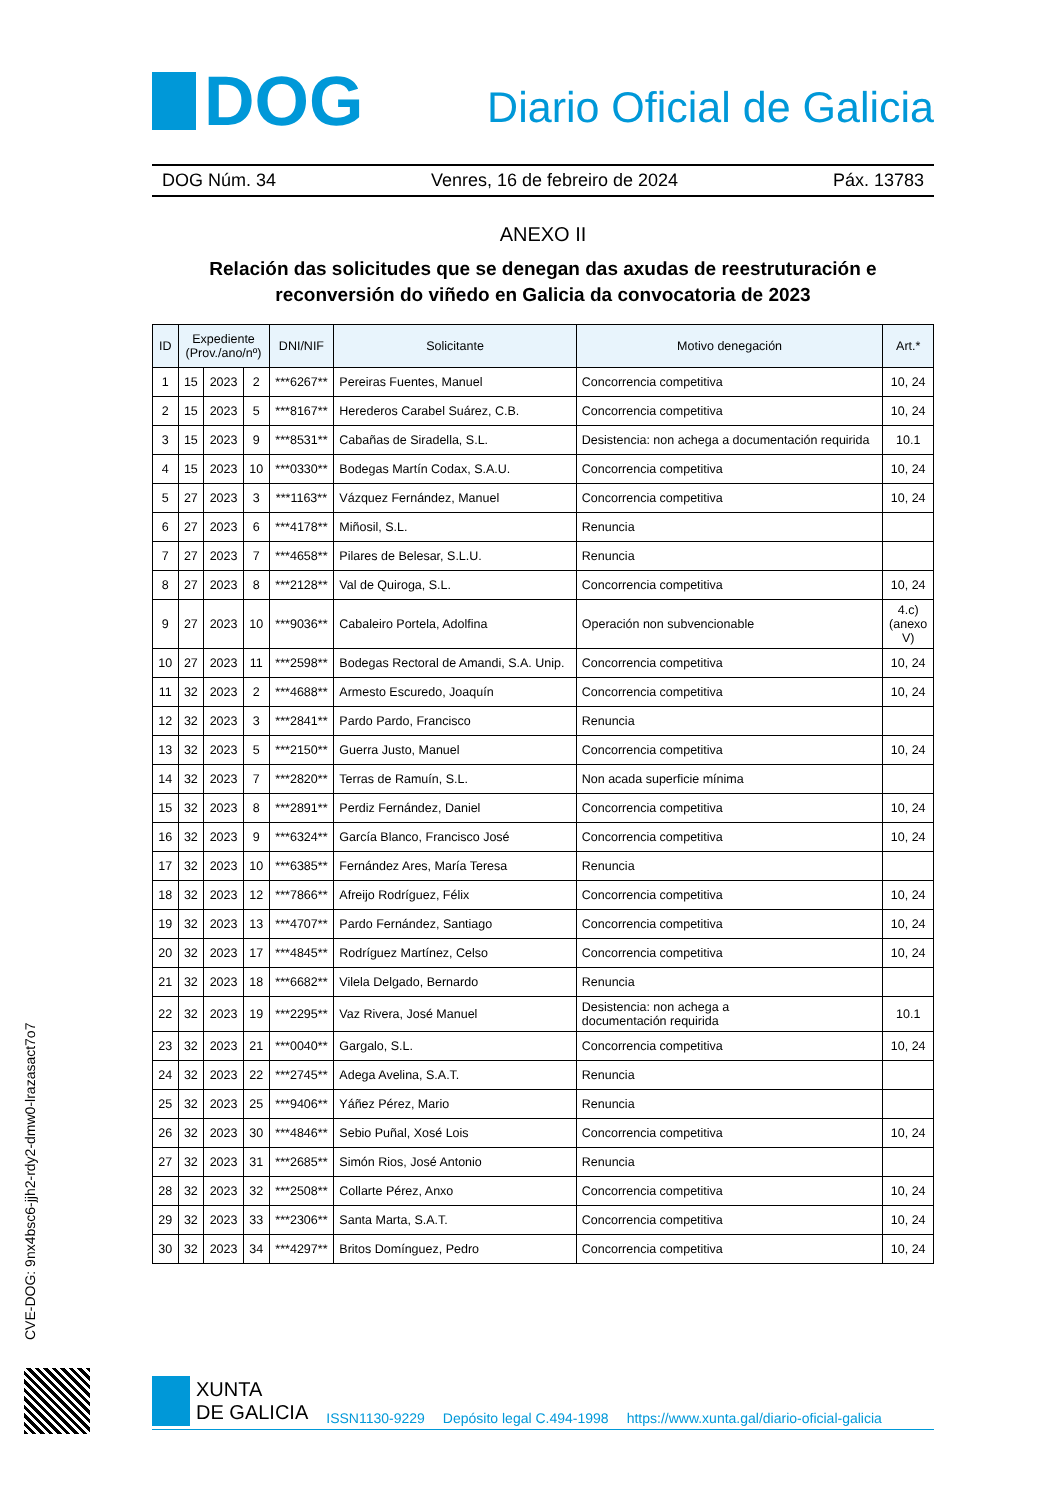DOG
Diario Oficial de Galicia
DOG Núm. 34 Venres, 16 de febreiro de 2024 Páx. 13783
ANEXO II
Relación das solicitudes que se denegan das axudas de reestruturación e reconversión do viñedo en Galicia da convocatoria de 2023
| ID | Expediente (Prov./ano/nº) | | | DNI/NIF | Solicitante | Motivo denegación | Art.* |
| --- | --- | --- | --- | --- | --- | --- | --- |
| 1 | 15 | 2023 | 2 | ***6267** | Pereiras Fuentes, Manuel | Concorrencia competitiva | 10, 24 |
| 2 | 15 | 2023 | 5 | ***8167** | Herederos Carabel Suárez, C.B. | Concorrencia competitiva | 10, 24 |
| 3 | 15 | 2023 | 9 | ***8531** | Cabañas de Siradella, S.L. | Desistencia: non achega a documentación requirida | 10.1 |
| 4 | 15 | 2023 | 10 | ***0330** | Bodegas Martín Codax, S.A.U. | Concorrencia competitiva | 10, 24 |
| 5 | 27 | 2023 | 3 | ***1163** | Vázquez Fernández, Manuel | Concorrencia competitiva | 10, 24 |
| 6 | 27 | 2023 | 6 | ***4178** | Miñosil, S.L. | Renuncia | |
| 7 | 27 | 2023 | 7 | ***4658** | Pilares de Belesar, S.L.U. | Renuncia | |
| 8 | 27 | 2023 | 8 | ***2128** | Val de Quiroga, S.L. | Concorrencia competitiva | 10, 24 |
| 9 | 27 | 2023 | 10 | ***9036** | Cabaleiro Portela, Adolfina | Operación non subvencionable | 4.c) (anexo V) |
| 10 | 27 | 2023 | 11 | ***2598** | Bodegas Rectoral de Amandi, S.A. Unip. | Concorrencia competitiva | 10, 24 |
| 11 | 32 | 2023 | 2 | ***4688** | Armesto Escuredo, Joaquín | Concorrencia competitiva | 10, 24 |
| 12 | 32 | 2023 | 3 | ***2841** | Pardo Pardo, Francisco | Renuncia | |
| 13 | 32 | 2023 | 5 | ***2150** | Guerra Justo, Manuel | Concorrencia competitiva | 10, 24 |
| 14 | 32 | 2023 | 7 | ***2820** | Terras de Ramuín, S.L. | Non acada superficie mínima | |
| 15 | 32 | 2023 | 8 | ***2891** | Perdiz Fernández, Daniel | Concorrencia competitiva | 10, 24 |
| 16 | 32 | 2023 | 9 | ***6324** | García Blanco, Francisco José | Concorrencia competitiva | 10, 24 |
| 17 | 32 | 2023 | 10 | ***6385** | Fernández Ares, María Teresa | Renuncia | |
| 18 | 32 | 2023 | 12 | ***7866** | Afreijo Rodríguez, Félix | Concorrencia competitiva | 10, 24 |
| 19 | 32 | 2023 | 13 | ***4707** | Pardo Fernández, Santiago | Concorrencia competitiva | 10, 24 |
| 20 | 32 | 2023 | 17 | ***4845** | Rodríguez Martínez, Celso | Concorrencia competitiva | 10, 24 |
| 21 | 32 | 2023 | 18 | ***6682** | Vilela Delgado, Bernardo | Renuncia | |
| 22 | 32 | 2023 | 19 | ***2295** | Vaz Rivera, José Manuel | Desistencia: non achega a documentación requirida | 10.1 |
| 23 | 32 | 2023 | 21 | ***0040** | Gargalo, S.L. | Concorrencia competitiva | 10, 24 |
| 24 | 32 | 2023 | 22 | ***2745** | Adega Avelina, S.A.T. | Renuncia | |
| 25 | 32 | 2023 | 25 | ***9406** | Yáñez Pérez, Mario | Renuncia | |
| 26 | 32 | 2023 | 30 | ***4846** | Sebio Puñal, Xosé Lois | Concorrencia competitiva | 10, 24 |
| 27 | 32 | 2023 | 31 | ***2685** | Simón Rios, José Antonio | Renuncia | |
| 28 | 32 | 2023 | 32 | ***2508** | Collarte Pérez, Anxo | Concorrencia competitiva | 10, 24 |
| 29 | 32 | 2023 | 33 | ***2306** | Santa Marta, S.A.T. | Concorrencia competitiva | 10, 24 |
| 30 | 32 | 2023 | 34 | ***4297** | Britos Domínguez, Pedro | Concorrencia competitiva | 10, 24 |
CVE-DOG: 9nx4bsc6-jjh2-rdy2-dmw0-lrazasact7o7
XUNTA
DE GALICIA
ISSN1130-9229 Depósito legal C.494-1998 https://www.xunta.gal/diario-oficial-galicia